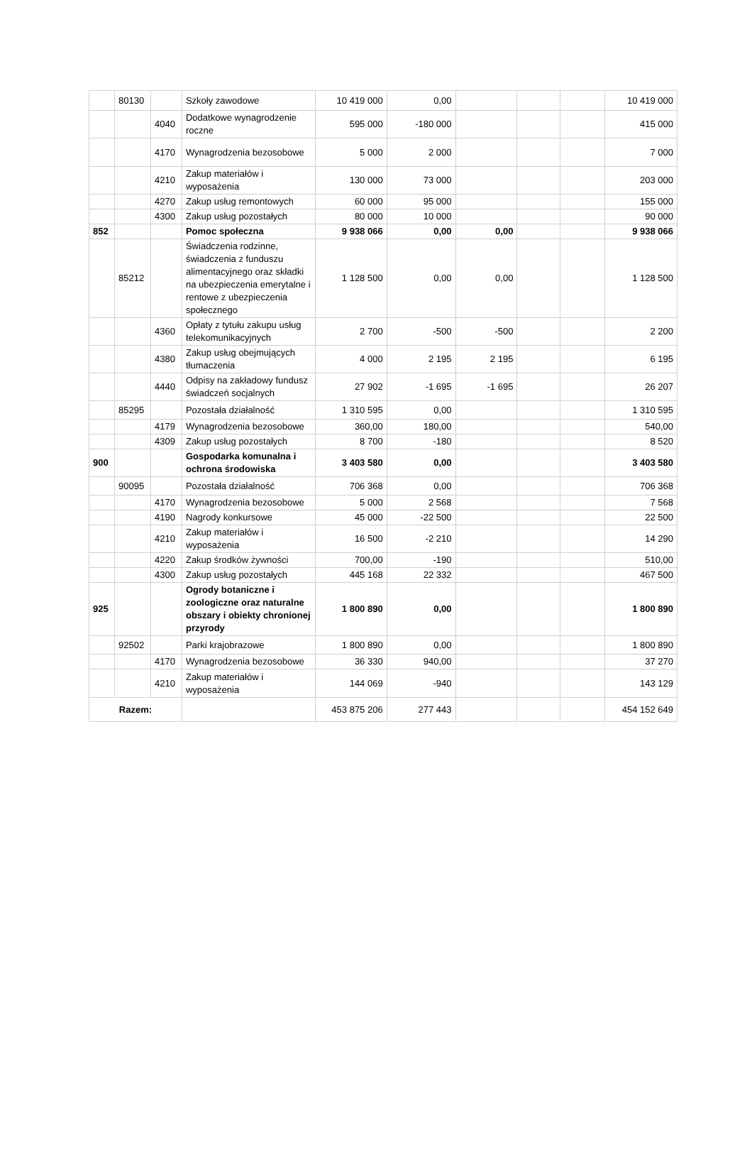| | 80130 | | Szkoły zawodowe | 10 419 000 | 0,00 | | | | 10 419 000 |
| | | 4040 | Dodatkowe wynagrodzenie roczne | 595 000 | -180 000 | | | | 415 000 |
| | | 4170 | Wynagrodzenia bezosobowe | 5 000 | 2 000 | | | | 7 000 |
| | | 4210 | Zakup materiałów i wyposażenia | 130 000 | 73 000 | | | | 203 000 |
| | | 4270 | Zakup usług remontowych | 60 000 | 95 000 | | | | 155 000 |
| | | 4300 | Zakup usług pozostałych | 80 000 | 10 000 | | | | 90 000 |
| 852 | | | Pomoc społeczna | 9 938 066 | 0,00 | 0,00 | | | 9 938 066 |
| | 85212 | | Świadczenia rodzinne, świadczenia z funduszu alimentacyjnego oraz składki na ubezpieczenia emerytalne i rentowe z ubezpieczenia społecznego | 1 128 500 | 0,00 | 0,00 | | | 1 128 500 |
| | | 4360 | Opłaty z tytułu zakupu usług telekomunikacyjnych | 2 700 | -500 | -500 | | | 2 200 |
| | | 4380 | Zakup usług obejmujących tłumaczenia | 4 000 | 2 195 | 2 195 | | | 6 195 |
| | | 4440 | Odpisy na zakładowy fundusz świadczeń socjalnych | 27 902 | -1 695 | -1 695 | | | 26 207 |
| | 85295 | | Pozostała działalność | 1 310 595 | 0,00 | | | | 1 310 595 |
| | | 4179 | Wynagrodzenia bezosobowe | 360,00 | 180,00 | | | | 540,00 |
| | | 4309 | Zakup usług pozostałych | 8 700 | -180 | | | | 8 520 |
| 900 | | | Gospodarka komunalna i ochrona środowiska | 3 403 580 | 0,00 | | | | 3 403 580 |
| | 90095 | | Pozostała działalność | 706 368 | 0,00 | | | | 706 368 |
| | | 4170 | Wynagrodzenia bezosobowe | 5 000 | 2 568 | | | | 7 568 |
| | | 4190 | Nagrody konkursowe | 45 000 | -22 500 | | | | 22 500 |
| | | 4210 | Zakup materiałów i wyposażenia | 16 500 | -2 210 | | | | 14 290 |
| | | 4220 | Zakup środków żywności | 700,00 | -190 | | | | 510,00 |
| | | 4300 | Zakup usług pozostałych | 445 168 | 22 332 | | | | 467 500 |
| 925 | | | Ogrody botaniczne i zoologiczne oraz naturalne obszary i obiekty chronionej przyrody | 1 800 890 | 0,00 | | | | 1 800 890 |
| | 92502 | | Parki krajobrazowe | 1 800 890 | 0,00 | | | | 1 800 890 |
| | | 4170 | Wynagrodzenia bezosobowe | 36 330 | 940,00 | | | | 37 270 |
| | | 4210 | Zakup materiałów i wyposażenia | 144 069 | -940 | | | | 143 129 |
| Razem: | | | | 453 875 206 | 277 443 | | | | 454 152 649 |